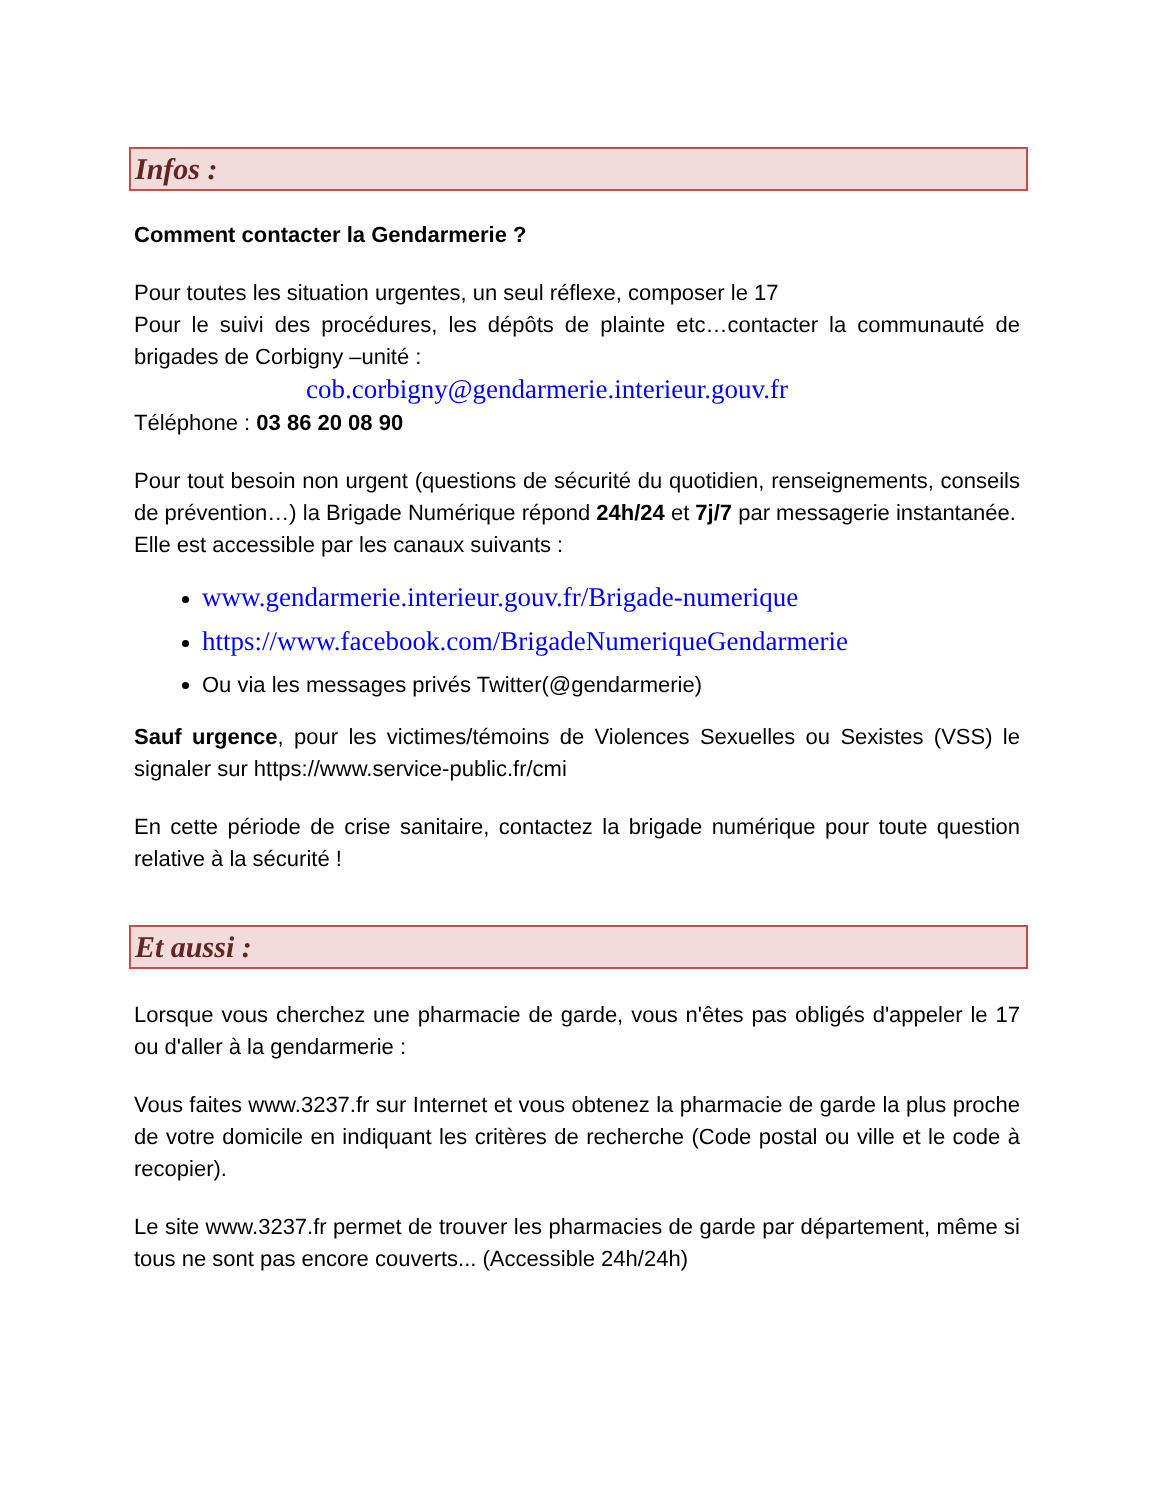Infos :
Comment contacter la Gendarmerie ?
Pour toutes les situation urgentes, un seul réflexe, composer le 17
Pour le suivi des procédures, les dépôts de plainte etc…contacter la communauté de brigades de Corbigny –unité :
cob.corbigny@gendarmerie.interieur.gouv.fr
Téléphone : 03 86 20 08 90
Pour tout besoin non urgent (questions de sécurité du quotidien, renseignements, conseils de prévention…) la Brigade Numérique répond 24h/24 et 7j/7 par messagerie instantanée.
Elle est accessible par les canaux suivants :
www.gendarmerie.interieur.gouv.fr/Brigade-numerique
https://www.facebook.com/BrigadeNumeriqueGendarmerie
Ou via les messages privés Twitter(@gendarmerie)
Sauf urgence, pour les victimes/témoins de Violences Sexuelles ou Sexistes (VSS) le signaler sur https://www.service-public.fr/cmi
En cette période de crise sanitaire, contactez la brigade numérique pour toute question relative à la sécurité !
Et aussi :
Lorsque vous cherchez une pharmacie de garde, vous n'êtes pas obligés d'appeler le 17 ou d'aller à la gendarmerie :
Vous faites www.3237.fr sur Internet et vous obtenez la pharmacie de garde la plus proche de votre domicile en indiquant les critères de recherche (Code postal ou ville et le code à recopier).
Le site www.3237.fr permet de trouver les pharmacies de garde par département, même si tous ne sont pas encore couverts... (Accessible 24h/24h)